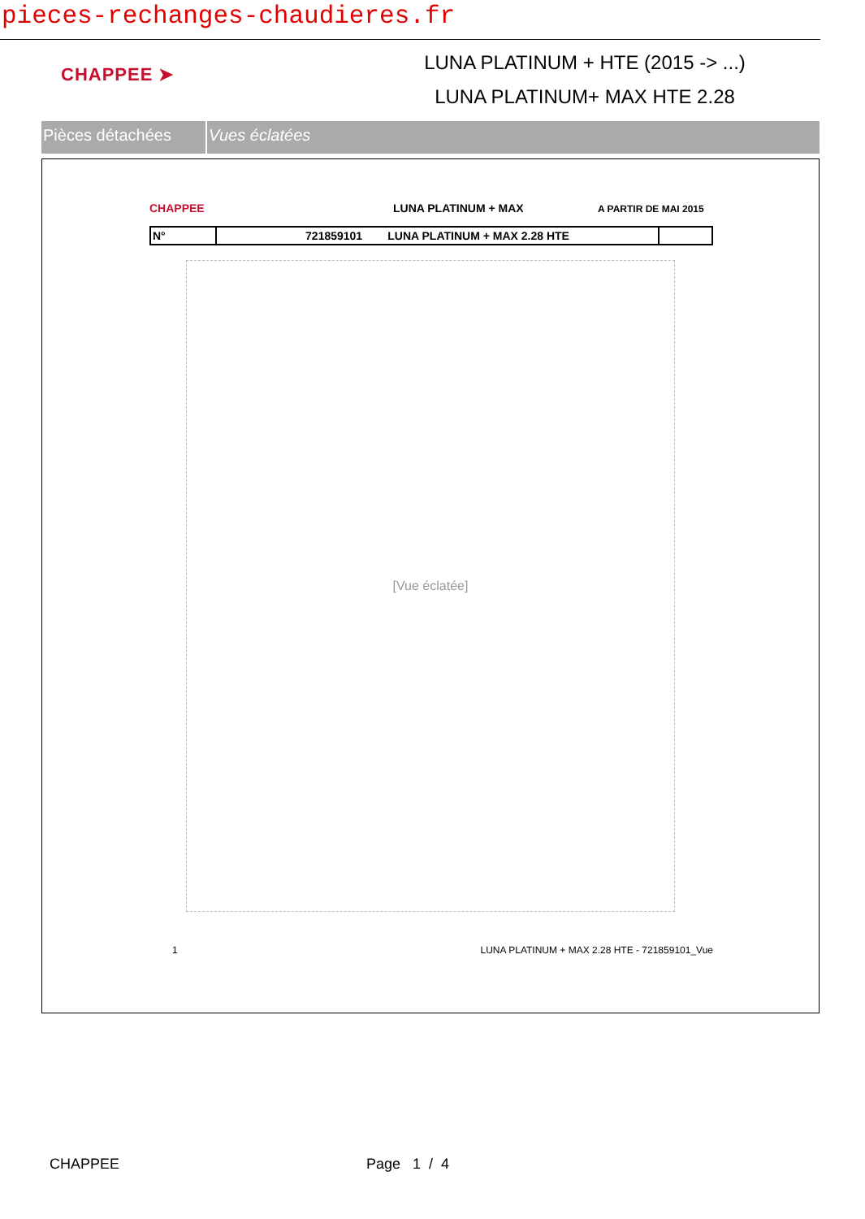pieces-rechanges-chaudieres.fr
CHAPPEE ➤
LUNA PLATINUM + HTE (2015 -> ...)
LUNA PLATINUM+ MAX HTE 2.28
Pièces détachées Vues éclatées
CHAPPEE LUNA PLATINUM + MAX A PARTIR DE MAI 2015
| N° | 721859101 LUNA PLATINUM + MAX 2.28 HTE | |
[Vue éclatée]
1 LUNA PLATINUM + MAX 2.28 HTE - 721859101_Vue
CHAPPEE Page 1 / 4